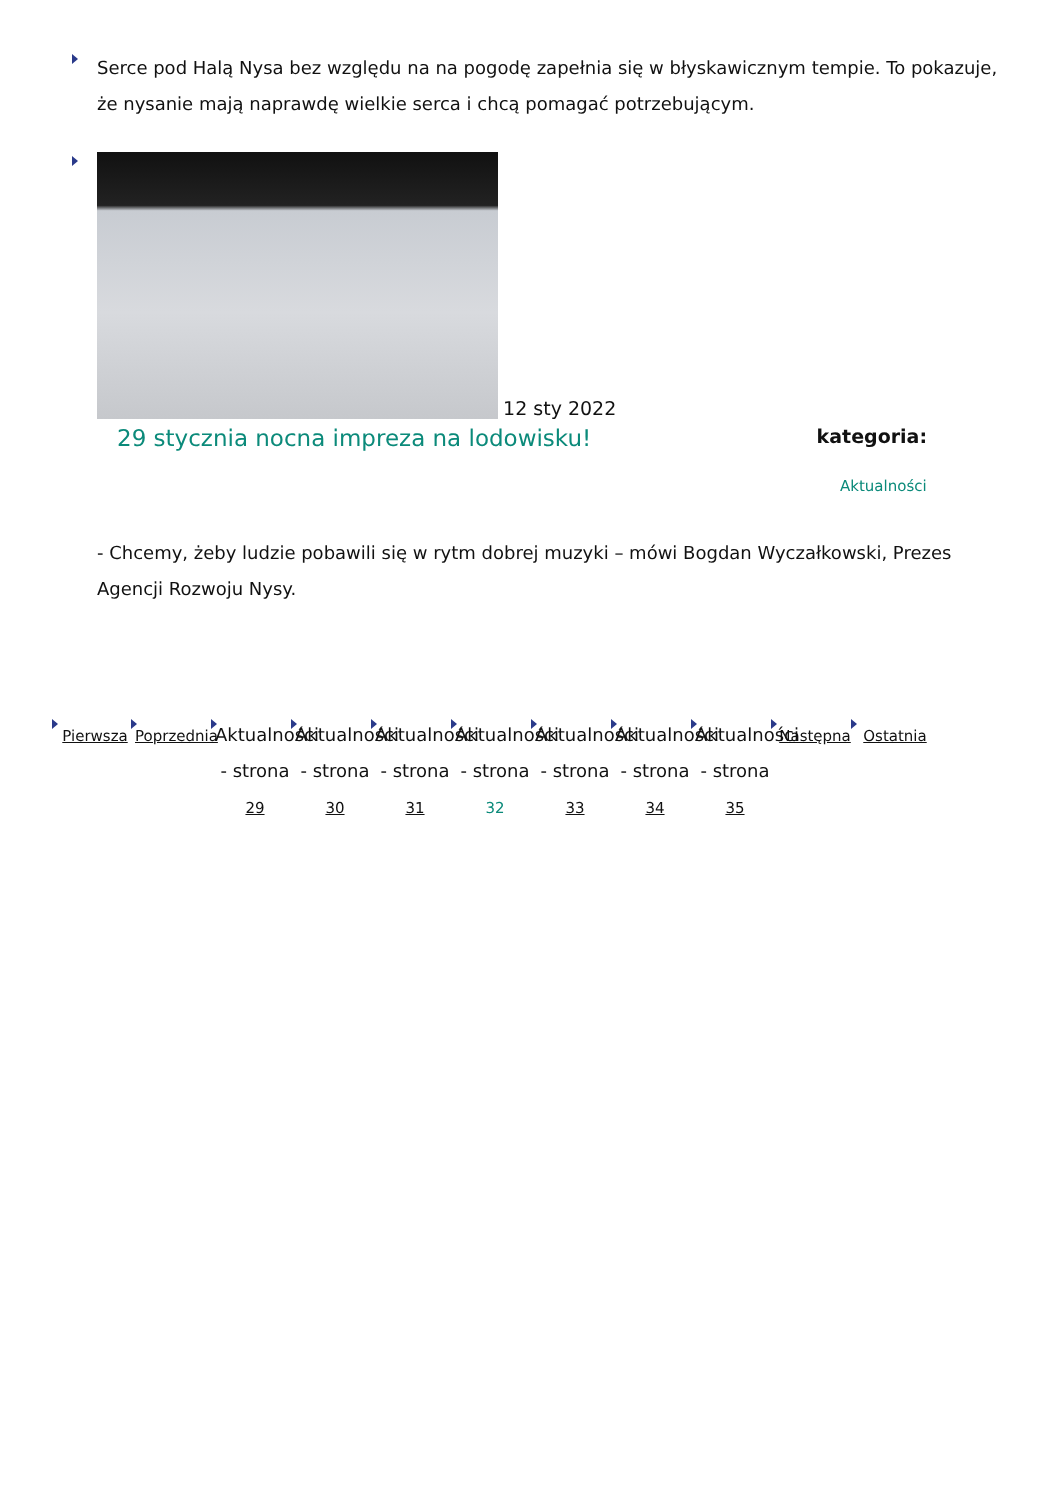Serce pod Halą Nysa bez względu na na pogodę zapełnia się w błyskawicznym tempie. To pokazuje, że nysanie mają naprawdę wielkie serca i chcą pomagać potrzebującym.
12 sty 2022
29 stycznia nocna impreza na lodowisku! kategoria:
Aktualności
- Chcemy, żeby ludzie pobawili się w rytm dobrej muzyki – mówi Bogdan Wyczałkowski, Prezes Agencji Rozwoju Nysy.
Pierwsza
Poprzednia
Aktualności - strona 29
Aktualności - strona 30
Aktualności - strona 31
Aktualności - strona 32
Aktualności - strona 33
Aktualności - strona 34
Aktualności - strona 35
Następna
Ostatnia